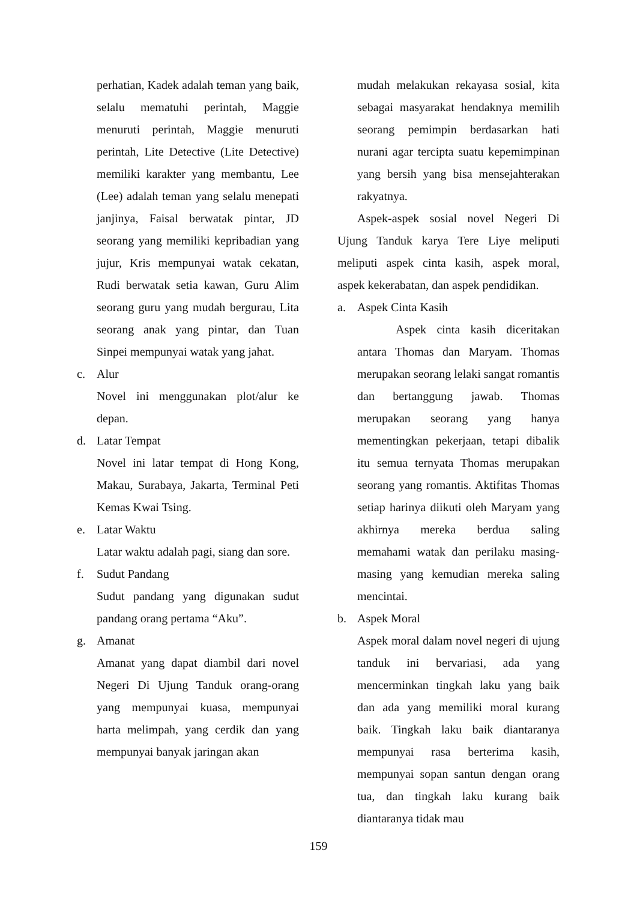perhatian, Kadek adalah teman yang baik, selalu mematuhi perintah, Maggie menuruti perintah, Maggie menuruti perintah, Lite Detective (Lite Detective) memiliki karakter yang membantu, Lee (Lee) adalah teman yang selalu menepati janjinya, Faisal berwatak pintar, JD seorang yang memiliki kepribadian yang jujur, Kris mempunyai watak cekatan, Rudi berwatak setia kawan, Guru Alim seorang guru yang mudah bergurau, Lita seorang anak yang pintar, dan Tuan Sinpei mempunyai watak yang jahat.
c. Alur
Novel ini menggunakan plot/alur ke depan.
d. Latar Tempat
Novel ini latar tempat di Hong Kong, Makau, Surabaya, Jakarta, Terminal Peti Kemas Kwai Tsing.
e. Latar Waktu
Latar waktu adalah pagi, siang dan sore.
f. Sudut Pandang
Sudut pandang yang digunakan sudut pandang orang pertama “Aku”.
g. Amanat
Amanat yang dapat diambil dari novel Negeri Di Ujung Tanduk orang-orang yang mempunyai kuasa, mempunyai harta melimpah, yang cerdik dan yang mempunyai banyak jaringan akan
mudah melakukan rekayasa sosial, kita sebagai masyarakat hendaknya memilih seorang pemimpin berdasarkan hati nurani agar tercipta suatu kepemimpinan yang bersih yang bisa mensejahterakan rakyatnya.
Aspek-aspek sosial novel Negeri Di Ujung Tanduk karya Tere Liye meliputi meliputi aspek cinta kasih, aspek moral, aspek kekerabatan, dan aspek pendidikan.
a. Aspek Cinta Kasih
Aspek cinta kasih diceritakan antara Thomas dan Maryam. Thomas merupakan seorang lelaki sangat romantis dan bertanggung jawab. Thomas merupakan seorang yang hanya mementingkan pekerjaan, tetapi dibalik itu semua ternyata Thomas merupakan seorang yang romantis. Aktifitas Thomas setiap harinya diikuti oleh Maryam yang akhirnya mereka berdua saling memahami watak dan perilaku masing-masing yang kemudian mereka saling mencintai.
b. Aspek Moral
Aspek moral dalam novel negeri di ujung tanduk ini bervariasi, ada yang mencerminkan tingkah laku yang baik dan ada yang memiliki moral kurang baik. Tingkah laku baik diantaranya mempunyai rasa berterima kasih, mempunyai sopan santun dengan orang tua, dan tingkah laku kurang baik diantaranya tidak mau
159